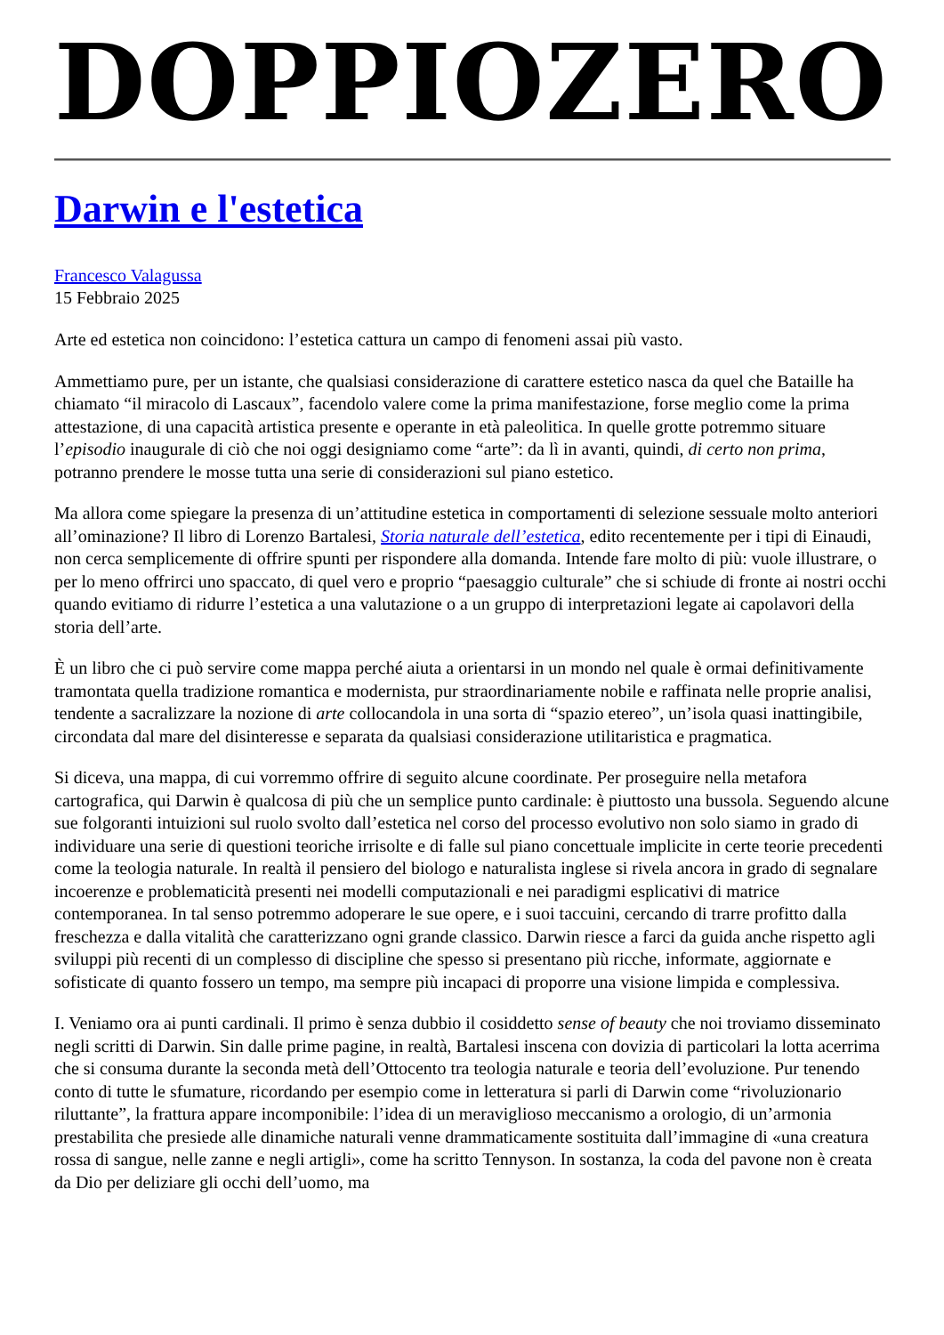DOPPIOZERO
Darwin e l'estetica
Francesco Valagussa
15 Febbraio 2025
Arte ed estetica non coincidono: l’estetica cattura un campo di fenomeni assai più vasto.
Ammettiamo pure, per un istante, che qualsiasi considerazione di carattere estetico nasca da quel che Bataille ha chiamato “il miracolo di Lascaux”, facendolo valere come la prima manifestazione, forse meglio come la prima attestazione, di una capacità artistica presente e operante in età paleolitica. In quelle grotte potremmo situare l’episodio inaugurale di ciò che noi oggi designiamo come “arte”: da lì in avanti, quindi, di certo non prima, potranno prendere le mosse tutta una serie di considerazioni sul piano estetico.
Ma allora come spiegare la presenza di un’attitudine estetica in comportamenti di selezione sessuale molto anteriori all’ominazione? Il libro di Lorenzo Bartalesi, Storia naturale dell’estetica, edito recentemente per i tipi di Einaudi, non cerca semplicemente di offrire spunti per rispondere alla domanda. Intende fare molto di più: vuole illustrare, o per lo meno offrirci uno spaccato, di quel vero e proprio “paesaggio culturale” che si schiude di fronte ai nostri occhi quando evitiamo di ridurre l’estetica a una valutazione o a un gruppo di interpretazioni legate ai capolavori della storia dell’arte.
È un libro che ci può servire come mappa perché aiuta a orientarsi in un mondo nel quale è ormai definitivamente tramontata quella tradizione romantica e modernista, pur straordinariamente nobile e raffinata nelle proprie analisi, tendente a sacralizzare la nozione di arte collocandola in una sorta di “spazio etereo”, un’isola quasi inattingibile, circondata dal mare del disinteresse e separata da qualsiasi considerazione utilitaristica e pragmatica.
Si diceva, una mappa, di cui vorremmo offrire di seguito alcune coordinate. Per proseguire nella metafora cartografica, qui Darwin è qualcosa di più che un semplice punto cardinale: è piuttosto una bussola. Seguendo alcune sue folgoranti intuizioni sul ruolo svolto dall’estetica nel corso del processo evolutivo non solo siamo in grado di individuare una serie di questioni teoriche irrisolte e di falle sul piano concettuale implicite in certe teorie precedenti come la teologia naturale. In realtà il pensiero del biologo e naturalista inglese si rivela ancora in grado di segnalare incoerenze e problematicità presenti nei modelli computazionali e nei paradigmi esplicativi di matrice contemporanea. In tal senso potremmo adoperare le sue opere, e i suoi taccuini, cercando di trarre profitto dalla freschezza e dalla vitalità che caratterizzano ogni grande classico. Darwin riesce a farci da guida anche rispetto agli sviluppi più recenti di un complesso di discipline che spesso si presentano più ricche, informate, aggiornate e sofisticate di quanto fossero un tempo, ma sempre più incapaci di proporre una visione limpida e complessiva.
I. Veniamo ora ai punti cardinali. Il primo è senza dubbio il cosiddetto sense of beauty che noi troviamo disseminato negli scritti di Darwin. Sin dalle prime pagine, in realtà, Bartalesi inscena con dovizia di particolari la lotta acerrima che si consuma durante la seconda metà dell’Ottocento tra teologia naturale e teoria dell’evoluzione. Pur tenendo conto di tutte le sfumature, ricordando per esempio come in letteratura si parli di Darwin come “rivoluzionario riluttante”, la frattura appare incomponibile: l’idea di un meraviglioso meccanismo a orologio, di un’armonia prestabilita che presiede alle dinamiche naturali venne drammaticamente sostituita dall’immagine di «una creatura rossa di sangue, nelle zanne e negli artigli», come ha scritto Tennyson. In sostanza, la coda del pavone non è creata da Dio per deliziare gli occhi dell’uomo, ma